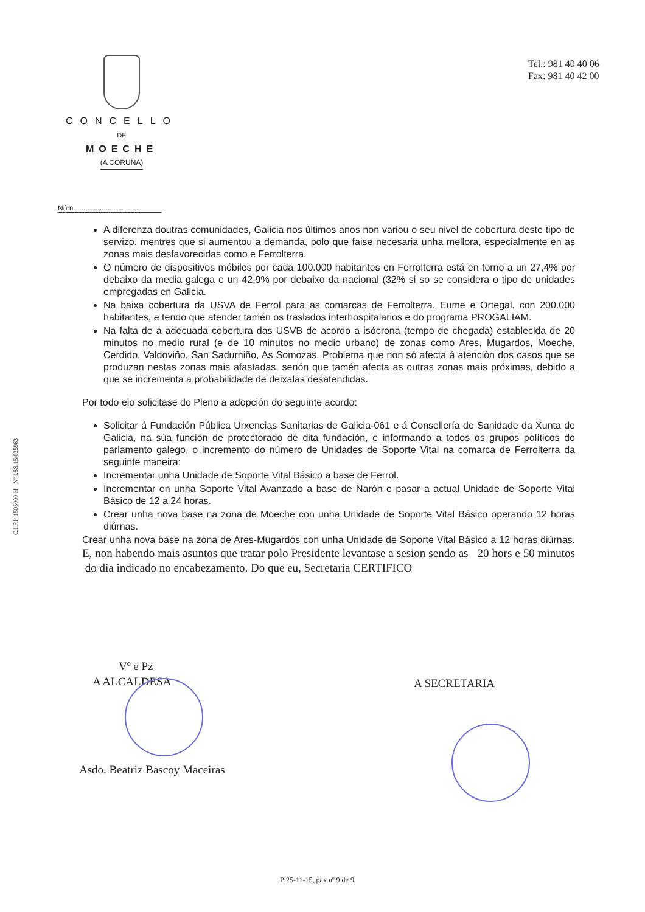Tel.: 981 40 40 06
Fax: 981 40 42 00
CONCELLO
DE
MOECHE
(A CORUÑA)
Núm. ...............................
C.I.F.P-1505000 H - Nº I.SS.15/035963
A diferenza doutras comunidades, Galicia nos últimos anos non variou o seu nivel de cobertura deste tipo de servizo, mentres que si aumentou a demanda, polo que faise necesaria unha mellora, especialmente en as zonas mais desfavorecidas como e Ferrolterra.
O número de dispositivos móbiles por cada 100.000 habitantes en Ferrolterra está en torno a un 27,4% por debaixo da media galega e un 42,9% por debaixo da nacional (32% si so se considera o tipo de unidades empregadas en Galicia.
Na baixa cobertura da USVA de Ferrol para as comarcas de Ferrolterra, Eume e Ortegal, con 200.000 habitantes, e tendo que atender tamén os traslados interhospitalarios e do programa PROGALIAM.
Na falta de a adecuada cobertura das USVB de acordo a isócrona (tempo de chegada) establecida de 20 minutos no medio rural (e de 10 minutos no medio urbano) de zonas como Ares, Mugardos, Moeche, Cerdido, Valdoviño, San Sadurniño, As Somozas. Problema que non só afecta á atención dos casos que se produzan nestas zonas mais afastadas, senón que tamén afecta as outras zonas mais próximas, debido a que se incrementa a probabilidade de deixalas desatendidas.
Por todo elo solicitase do Pleno a adopción do seguinte acordo:
Solicitar á Fundación Pública Urxencias Sanitarias de Galicia-061 e á Consellería de Sanidade da Xunta de Galicia, na súa función de protectorado de dita fundación, e informando a todos os grupos políticos do parlamento galego, o incremento do número de Unidades de Soporte Vital na comarca de Ferrolterra da seguinte maneira:
Incrementar unha Unidade de Soporte Vital Básico a base de Ferrol.
Incrementar en unha Soporte Vital Avanzado a base de Narón e pasar a actual Unidade de Soporte Vital Básico de 12 a 24 horas.
Crear unha nova base na zona de Moeche con unha Unidade de Soporte Vital Básico operando 12 horas diúrnas.
Crear unha nova base na zona de Ares-Mugardos con unha Unidade de Soporte Vital Básico a 12 horas diúrnas. E, non habendo mais asuntos que tratar polo Presidente levantase a sesion sendo as 20 hors e 50 minutos do dia indicado no encabezamento. Do que eu, Secretaria CERTIFICO
Vº e Pz
A ALCALDESA A SECRETARIA
Asdo. Beatriz Bascoy Maceiras
Pl25-11-15, pax nº 9 de 9